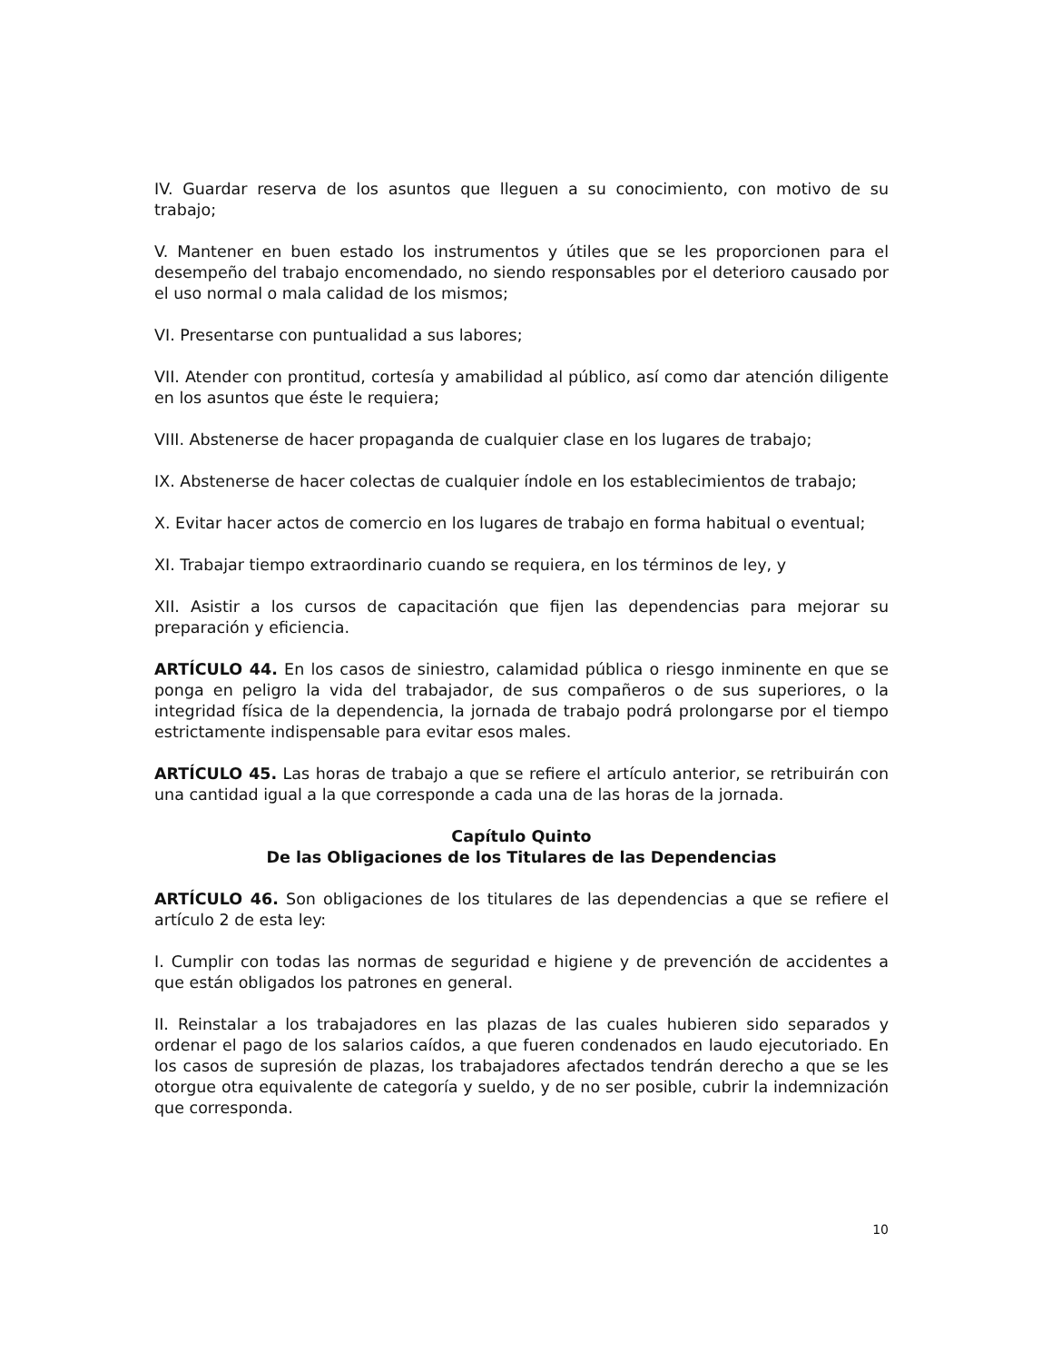IV. Guardar reserva de los asuntos que lleguen a su conocimiento, con motivo de su trabajo;
V. Mantener en buen estado los instrumentos y útiles que se les proporcionen para el desempeño del trabajo encomendado, no siendo responsables por el deterioro causado por el uso normal o mala calidad de los mismos;
VI. Presentarse con puntualidad a sus labores;
VII. Atender con prontitud, cortesía y amabilidad al público, así como dar atención diligente en los asuntos que éste le requiera;
VIII. Abstenerse de hacer propaganda de cualquier clase en los lugares de trabajo;
IX. Abstenerse de hacer colectas de cualquier índole en los establecimientos de trabajo;
X. Evitar hacer actos de comercio en los lugares de trabajo en forma habitual o eventual;
XI. Trabajar tiempo extraordinario cuando se requiera, en los términos de ley, y
XII. Asistir a los cursos de capacitación que fijen las dependencias para mejorar su preparación y eficiencia.
ARTÍCULO 44. En los casos de siniestro, calamidad pública o riesgo inminente en que se ponga en peligro la vida del trabajador, de sus compañeros o de sus superiores, o la integridad física de la dependencia, la jornada de trabajo podrá prolongarse por el tiempo estrictamente indispensable para evitar esos males.
ARTÍCULO 45. Las horas de trabajo a que se refiere el artículo anterior, se retribuirán con una cantidad igual a la que corresponde a cada una de las horas de la jornada.
Capítulo Quinto
De las Obligaciones de los Titulares de las Dependencias
ARTÍCULO 46. Son obligaciones de los titulares de las dependencias a que se refiere el artículo 2 de esta ley:
I. Cumplir con todas las normas de seguridad e higiene y de prevención de accidentes a que están obligados los patrones en general.
II. Reinstalar a los trabajadores en las plazas de las cuales hubieren sido separados y ordenar el pago de los salarios caídos, a que fueren condenados en laudo ejecutoriado. En los casos de supresión de plazas, los trabajadores afectados tendrán derecho a que se les otorgue otra equivalente de categoría y sueldo, y de no ser posible, cubrir la indemnización que corresponda.
10